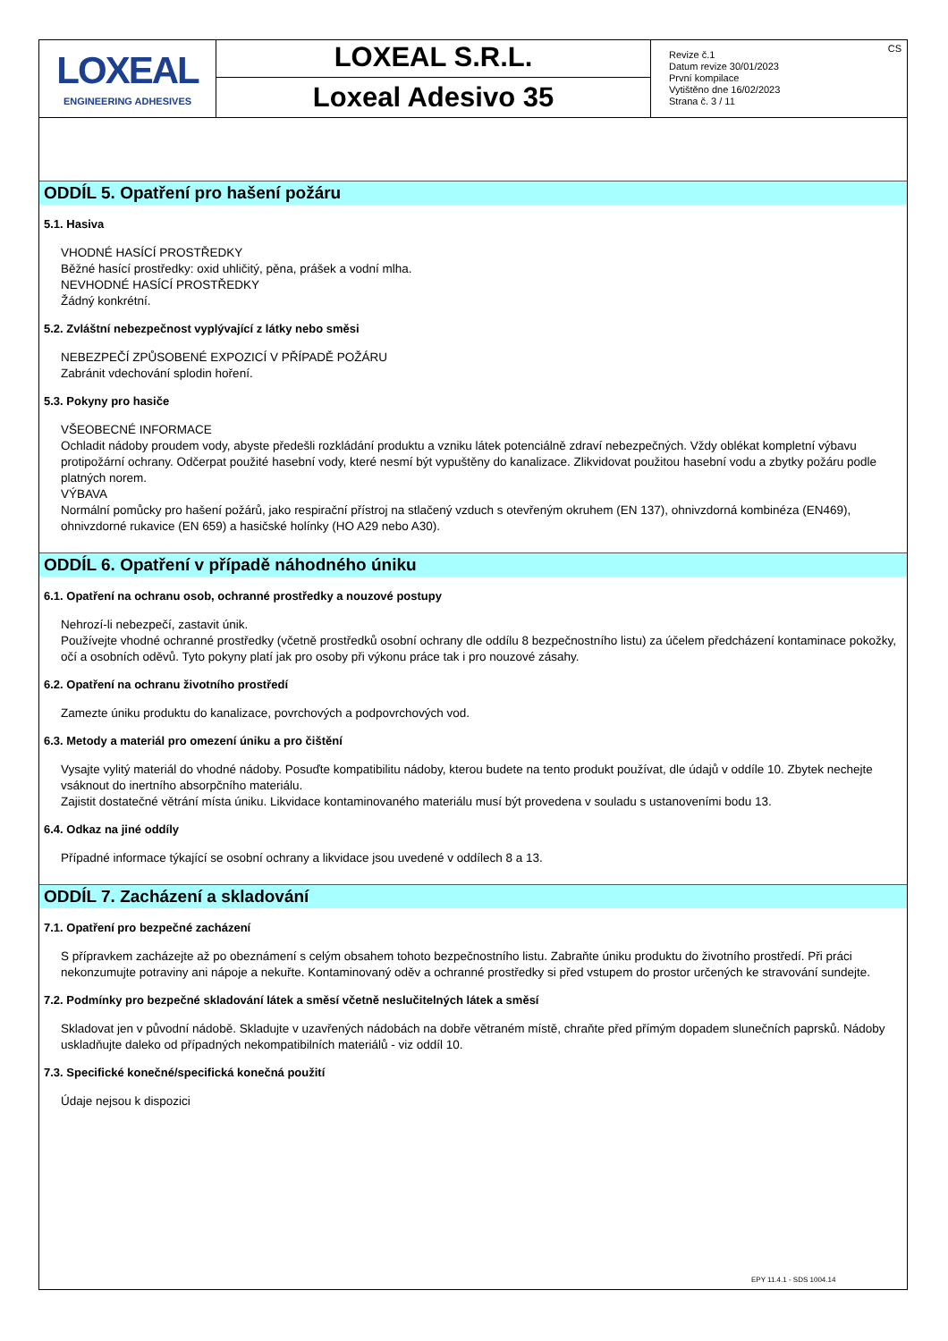| LOXEAL ENGINEERING ADHESIVES | LOXEAL S.R.L. Loxeal Adesivo 35 | Revize č.1 Datum revize 30/01/2023 První kompilace Vytištěno dne 16/02/2023 Strana č. 3 / 11 | CS |
ODDÍL 5. Opatření pro hašení požáru
5.1. Hasiva
VHODNÉ HASÍCÍ PROSTŘEDKY
Běžné hasící prostředky: oxid uhličitý, pěna, prášek a vodní mlha.
NEVHODNÉ HASÍCÍ PROSTŘEDKY
Žádný konkrétní.
5.2. Zvláštní nebezpečnost vyplývající z látky nebo směsi
NEBEZPEČÍ ZPŮSOBENÉ EXPOZICÍ V PŘÍPADĚ POŽÁRU
Zabránit vdechování splodin hoření.
5.3. Pokyny pro hasiče
VŠEOBECNÉ INFORMACE
Ochladit nádoby proudem vody, abyste předešli rozkládání produktu a vzniku látek potenciálně zdraví nebezpečných. Vždy oblékat kompletní výbavu protipožární ochrany. Odčerpat použité hasební vody, které nesmí být vypuštěny do kanalizace. Zlikvidovat použitou hasební vodu a zbytky požáru podle platných norem.
VÝBAVA
Normální pomůcky pro hašení požárů, jako respirační přístroj na stlačený vzduch s otevřeným okruhem (EN 137), ohnivzdorná kombinéza (EN469), ohnivzdorné rukavice (EN 659) a hasičské holínky (HO A29 nebo A30).
ODDÍL 6. Opatření v případě náhodného úniku
6.1. Opatření na ochranu osob, ochranné prostředky a nouzové postupy
Nehrozí-li nebezpečí, zastavit únik.
Používejte vhodné ochranné prostředky (včetně prostředků osobní ochrany dle oddílu 8 bezpečnostního listu) za účelem předcházení kontaminace pokožky, očí a osobních oděvů. Tyto pokyny platí jak pro osoby při výkonu práce tak i pro nouzové zásahy.
6.2. Opatření na ochranu životního prostředí
Zamezte úniku produktu do kanalizace, povrchových a podpovrchových vod.
6.3. Metody a materiál pro omezení úniku a pro čištění
Vysajte vylitý materiál do vhodné nádoby. Posuďte kompatibilitu nádoby, kterou budete na tento produkt používat, dle údajů v oddíle 10. Zbytek nechejte vsáknout do inertního absorpčního materiálu.
Zajistit dostatečné větrání místa úniku. Likvidace kontaminovaného materiálu musí být provedena v souladu s ustanoveními bodu 13.
6.4. Odkaz na jiné oddíly
Případné informace týkající se osobní ochrany a likvidace jsou uvedené v oddílech 8 a 13.
ODDÍL 7. Zacházení a skladování
7.1. Opatření pro bezpečné zacházení
S přípravkem zacházejte až po obeznámení s celým obsahem tohoto bezpečnostního listu. Zabraňte úniku produktu do životního prostředí. Při práci nekonzumujte potraviny ani nápoje a nekuřte. Kontaminovaný oděv a ochranné prostředky si před vstupem do prostor určených ke stravování sundejte.
7.2. Podmínky pro bezpečné skladování látek a směsí včetně neslučitelných látek a směsí
Skladovat jen v původní nádobě. Skladujte v uzavřených nádobách na dobře větraném místě, chraňte před přímým dopadem slunečních paprsků. Nádoby uskladňujte daleko od případných nekompatibilních materiálů - viz oddíl 10.
7.3. Specifické konečné/specifická konečná použití
Údaje nejsou k dispozici
EPY 11.4.1 - SDS 1004.14